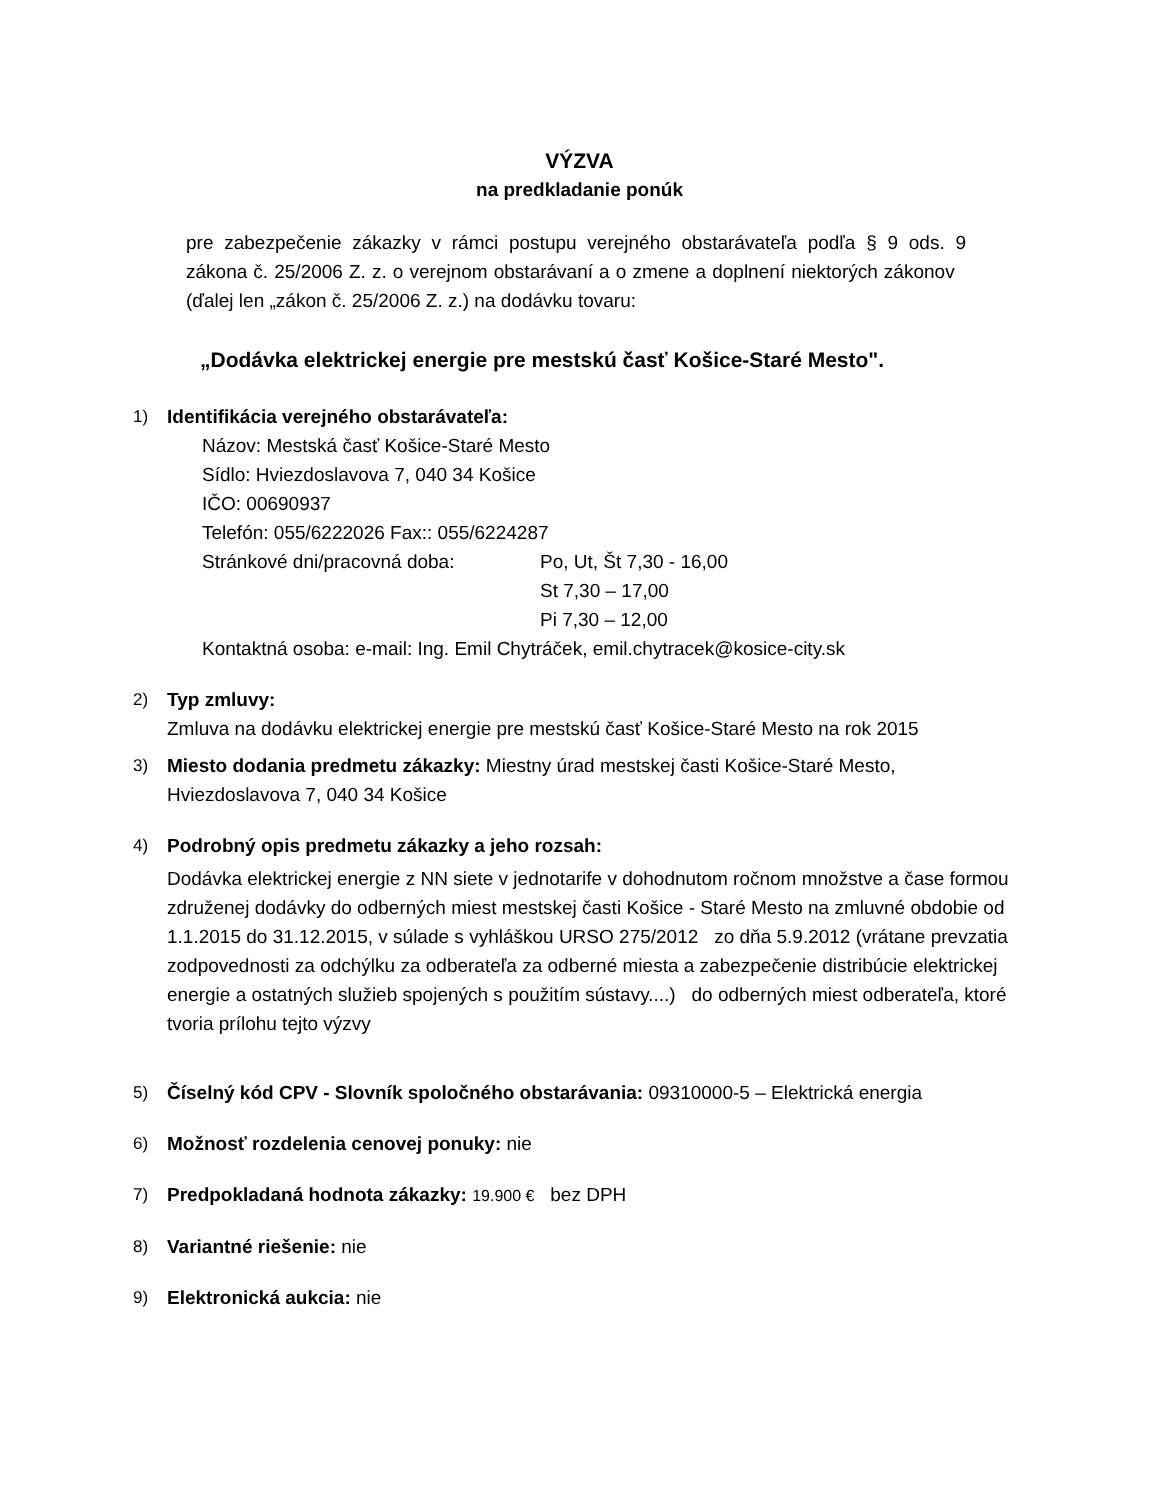VÝZVA
na predkladanie ponúk
pre zabezpečenie zákazky v rámci postupu verejného obstarávateľa podľa § 9 ods. 9 zákona č. 25/2006 Z. z. o verejnom obstarávaní a o zmene a doplnení niektorých zákonov (ďalej len „zákon č. 25/2006 Z. z.) na dodávku tovaru:
„Dodávka elektrickej energie pre mestskú časť Košice-Staré Mesto".
1) Identifikácia verejného obstarávateľa:
Názov: Mestská časť Košice-Staré Mesto
Sídlo: Hviezdoslavova 7, 040 34 Košice
IČO: 00690937
Telefón: 055/6222026 Fax:: 055/6224287
Stránkové dni/pracovná doba: Po, Ut, Št 7,30 - 16,00
St 7,30 – 17,00
Pi 7,30 – 12,00
Kontaktná osoba: e-mail: Ing. Emil Chytráček, emil.chytracek@kosice-city.sk
2) Typ zmluvy:
Zmluva na dodávku elektrickej energie pre mestskú časť Košice-Staré Mesto na rok 2015
3) Miesto dodania predmetu zákazky: Miestny úrad mestskej časti Košice-Staré Mesto, Hviezdoslavova 7, 040 34 Košice
4) Podrobný opis predmetu zákazky a jeho rozsah:
Dodávka elektrickej energie z NN siete v jednotarife v dohodnutom ročnom množstve a čase formou združenej dodávky do odberných miest mestskej časti Košice - Staré Mesto na zmluvné obdobie od 1.1.2015 do 31.12.2015, v súlade s vyhláškou URSO 275/2012 zo dňa 5.9.2012 (vrátane prevzatia zodpovednosti za odchýlku za odberateľa za odberné miesta a zabezpečenie distribúcie elektrickej energie a ostatných služieb spojených s použitím sústavy....) do odberných miest odberateľa, ktoré tvoria prílohu tejto výzvy
5) Číselný kód CPV - Slovník spoločného obstarávania: 09310000-5 – Elektrická energia
6) Možnosť rozdelenia cenovej ponuky: nie
7) Predpokladaná hodnota zákazky: 19.900 € bez DPH
8) Variantné riešenie: nie
9) Elektronická aukcia: nie